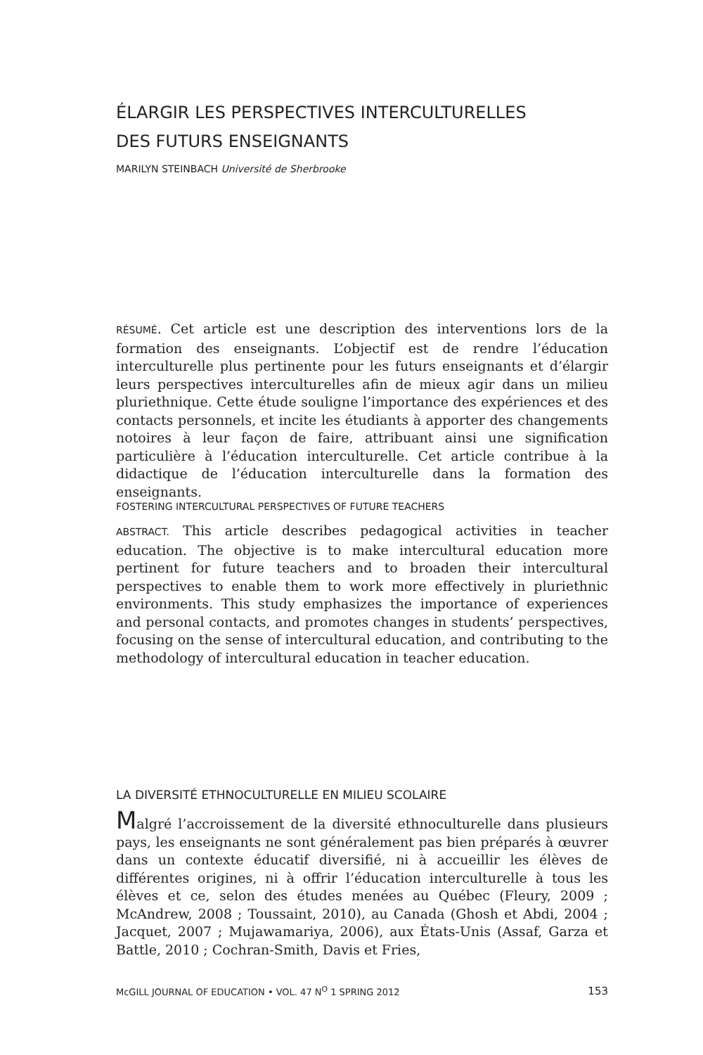ÉLARGIR LES PERSPECTIVES INTERCULTURELLES
DES FUTURS ENSEIGNANTS
MARILYN STEINBACH Université de Sherbrooke
RÉSUMÉ. Cet article est une description des interventions lors de la formation des enseignants. L’objectif est de rendre l’éducation interculturelle plus pertinente pour les futurs enseignants et d’élargir leurs perspectives interculturelles afin de mieux agir dans un milieu pluriethnique. Cette étude souligne l’importance des expériences et des contacts personnels, et incite les étudiants à apporter des changements notoires à leur façon de faire, attribuant ainsi une signification particulière à l’éducation interculturelle. Cet article contribue à la didactique de l’éducation interculturelle dans la formation des enseignants.
FOSTERING INTERCULTURAL PERSPECTIVES OF FUTURE TEACHERS
ABSTRACT. This article describes pedagogical activities in teacher education. The objective is to make intercultural education more pertinent for future teachers and to broaden their intercultural perspectives to enable them to work more effectively in pluriethnic environments. This study emphasizes the importance of experiences and personal contacts, and promotes changes in students’ perspectives, focusing on the sense of intercultural education, and contributing to the methodology of intercultural education in teacher education.
LA DIVERSITÉ ETHNOCULTURELLE EN MILIEU SCOLAIRE
Malgré l’accroissement de la diversité ethnoculturelle dans plusieurs pays, les enseignants ne sont généralement pas bien préparés à œuvrer dans un contexte éducatif diversifié, ni à accueillir les élèves de différentes origines, ni à offrir l’éducation interculturelle à tous les élèves et ce, selon des études menées au Québec (Fleury, 2009 ; McAndrew, 2008 ; Toussaint, 2010), au Canada (Ghosh et Abdi, 2004 ; Jacquet, 2007 ; Mujawamariya, 2006), aux États-Unis (Assaf, Garza et Battle, 2010 ; Cochran-Smith, Davis et Fries,
McGILL JOURNAL OF EDUCATION • VOL. 47 N<sup>O</sup> 1 SPRING 2012 153